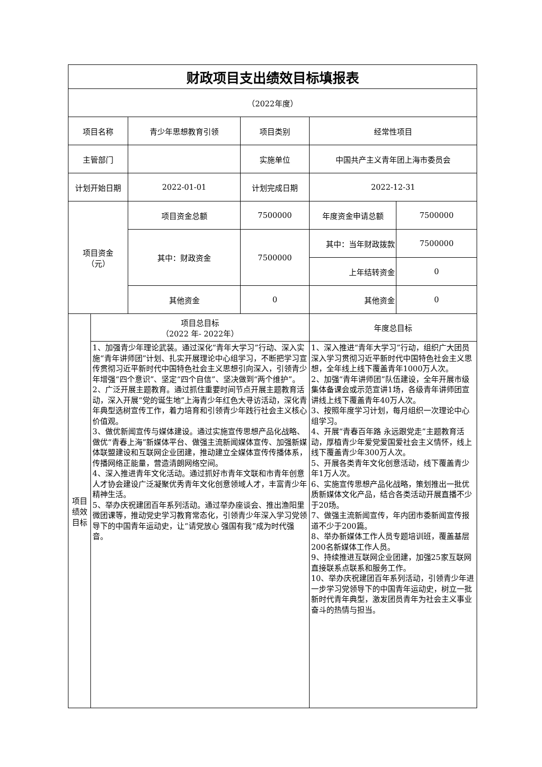| 财政项目支出绩效目标填报表 | | | | | |
| --- | --- | --- | --- | --- | --- |
| （2022年度） | | | | | |
| 项目名称 | | 青少年思想教育引领 | 项目类别 | 经常性项目 | |
| 主管部门 | | | 实施单位 | 中国共产主义青年团上海市委员会 | |
| 计划开始日期 | | 2022-01-01 | 计划完成日期 | 2022-12-31 | |
| 项目资金 （元） | | 项目资金总额 | 7500000 | 年度资金申请总额 | 7500000 |
| | | 其中：财政资金 | 7500000 | 其中：当年财政拨款 | 7500000 |
| | | | | 上年结转资金 | 0 |
| | | 其他资金 | 0 | 其他资金 | 0 |
| 项目 绩效 目标 | 项目总目标 （2022 年- 2022年） | | | 年度总目标 | |
| | 1、加强青少年理论武装。通过深化“青年大学习”行动、深入实施“青年讲师团”计划、扎实开展理论中心组学习，不断把学习宣传贯彻习近平新时代中国特色社会主义思想引向深入，引领青少年增强“四个意识”、坚定“四个自信”、坚决做到“两个维护”。 2、广泛开展主题教育。通过抓住重要时间节点开展主题教育活动，深入开展“党的诞生地”上海青少年红色大寻访活动，深化青年典型选树宣传工作，着力培育和引领青少年践行社会主义核心价值观。 3、做优新闻宣传与媒体建设。通过实施宣传思想产品化战略、做优“青春上海”新媒体平台、做强主流新闻媒体宣传、加强新媒体联盟建设和互联网企业团建，推动建立全媒体宣传传播体系，传播网络正能量，营造清朗网络空间。 4、深入推进青年文化活动。通过抓好市青年文联和市青年创意人才协会建设广泛凝聚优秀青年文化创意领域人才，丰富青少年精神生活。 5、举办庆祝建团百年系列活动。通过举办座谈会、推出渔阳里微团课等，推动党史学习教育常态化，引领青少年深入学习党领导下的中国青年运动史，让“请党放心 强国有我”成为时代强音。 | | | 1、深入推进“青年大学习”行动，组织广大团员深入学习贯彻习近平新时代中国特色社会主义思想，全年线上线下覆盖青年1000万人次。 2、加强“青年讲师团”队伍建设，全年开展市级集体备课会或示范宣讲1场，各级青年讲师团宣讲线上线下覆盖青年40万人次。 3、按照年度学习计划，每月组织一次理论中心组学习。 4、开展“青春百年路 永远跟党走”主题教育活动，厚植青少年爱党爱国爱社会主义情怀，线上线下覆盖青少年300万人次。 5、开展各类青年文化创意活动，线下覆盖青少年1万人次。 6、实施宣传思想产品化战略，策划推出一批优质新媒体文化产品，结合各类活动开展直播不少于20场。 7、做强主流新闻宣传，年内团市委新闻宣传报道不少于200篇。 8、举办新媒体工作人员专题培训班，覆盖基层200名新媒体工作人员。 9、持续推进互联网企业团建，加强25家互联网直接联系点联系和服务工作。 10、举办庆祝建团百年系列活动，引领青少年进一步学习党领导下的中国青年运动史，树立一批新时代青年典型，激发团员青年为社会主义事业奋斗的热情与担当。 | |